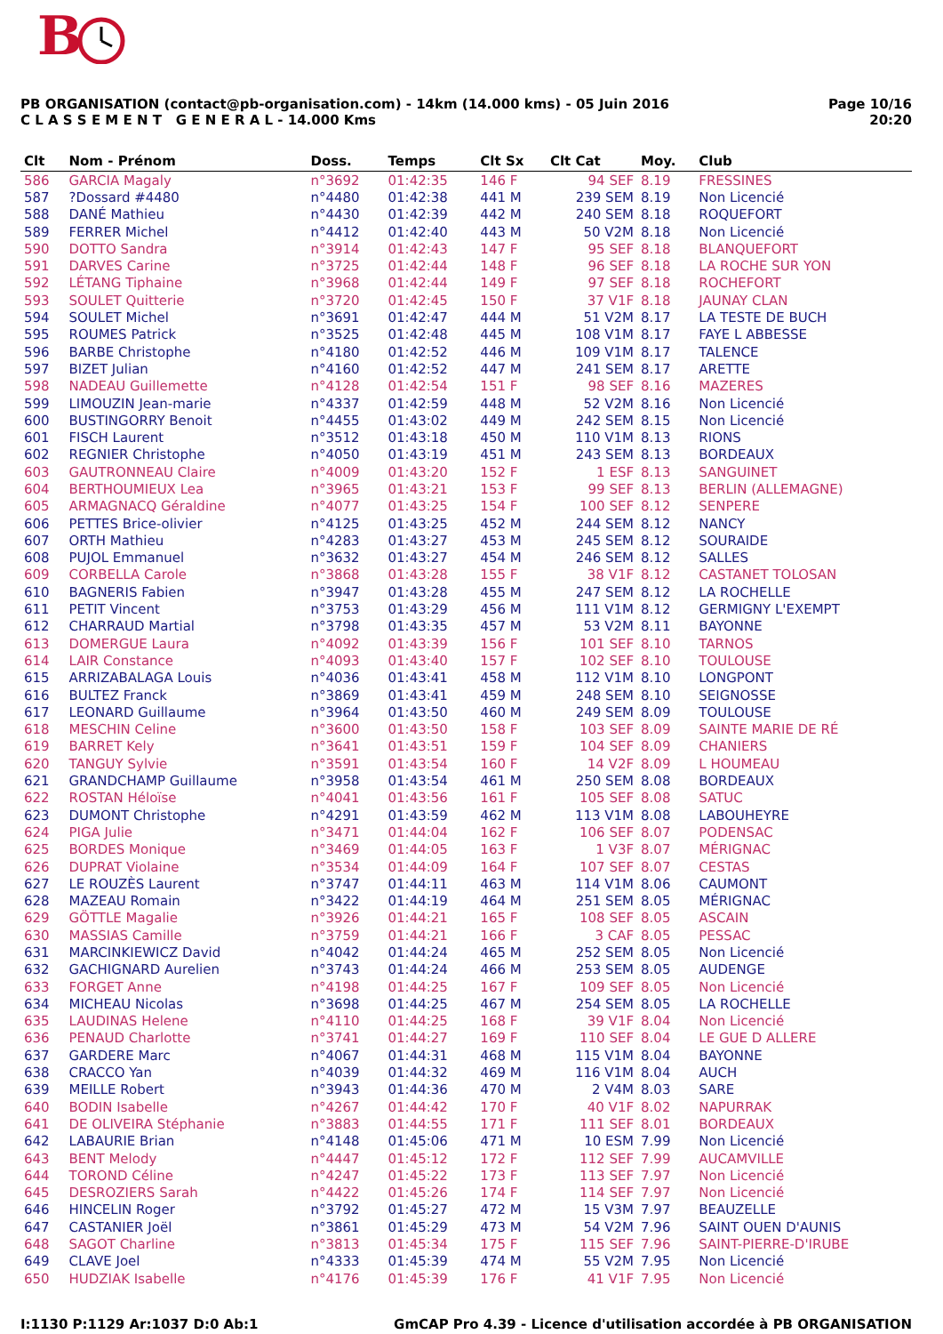B
PB ORGANISATION (contact@pb-organisation.com) - 14km (14.000 kms) - 05 Juin 2016
C L A S S E M E N T G E N E R A L - 14.000 Kms
Page 10/16
20:20
| Clt | Nom - Prénom | Doss. | Temps | Clt Sx | Clt Cat | Moy. | Club |
| --- | --- | --- | --- | --- | --- | --- | --- |
| 586 | GARCIA Magaly | n°3692 | 01:42:35 | 146 F | 94 SEF | 8.19 | FRESSINES |
| 587 | ?Dossard #4480 | n°4480 | 01:42:38 | 441 M | 239 SEM | 8.19 | Non Licencié |
| 588 | DANÉ Mathieu | n°4430 | 01:42:39 | 442 M | 240 SEM | 8.18 | ROQUEFORT |
| 589 | FERRER Michel | n°4412 | 01:42:40 | 443 M | 50 V2M | 8.18 | Non Licencié |
| 590 | DOTTO Sandra | n°3914 | 01:42:43 | 147 F | 95 SEF | 8.18 | BLANQUEFORT |
| 591 | DARVES Carine | n°3725 | 01:42:44 | 148 F | 96 SEF | 8.18 | LA ROCHE SUR YON |
| 592 | LÉTANG Tiphaine | n°3968 | 01:42:44 | 149 F | 97 SEF | 8.18 | ROCHEFORT |
| 593 | SOULET Quitterie | n°3720 | 01:42:45 | 150 F | 37 V1F | 8.18 | JAUNAY CLAN |
| 594 | SOULET Michel | n°3691 | 01:42:47 | 444 M | 51 V2M | 8.17 | LA TESTE DE BUCH |
| 595 | ROUMES Patrick | n°3525 | 01:42:48 | 445 M | 108 V1M | 8.17 | FAYE L ABBESSE |
| 596 | BARBE Christophe | n°4180 | 01:42:52 | 446 M | 109 V1M | 8.17 | TALENCE |
| 597 | BIZET Julian | n°4160 | 01:42:52 | 447 M | 241 SEM | 8.17 | ARETTE |
| 598 | NADEAU Guillemette | n°4128 | 01:42:54 | 151 F | 98 SEF | 8.16 | MAZERES |
| 599 | LIMOUZIN Jean-marie | n°4337 | 01:42:59 | 448 M | 52 V2M | 8.16 | Non Licencié |
| 600 | BUSTINGORRY Benoit | n°4455 | 01:43:02 | 449 M | 242 SEM | 8.15 | Non Licencié |
| 601 | FISCH Laurent | n°3512 | 01:43:18 | 450 M | 110 V1M | 8.13 | RIONS |
| 602 | REGNIER Christophe | n°4050 | 01:43:19 | 451 M | 243 SEM | 8.13 | BORDEAUX |
| 603 | GAUTRONNEAU Claire | n°4009 | 01:43:20 | 152 F | 1 ESF | 8.13 | SANGUINET |
| 604 | BERTHOUMIEUX Lea | n°3965 | 01:43:21 | 153 F | 99 SEF | 8.13 | BERLIN (ALLEMAGNE) |
| 605 | ARMAGNACQ Géraldine | n°4077 | 01:43:25 | 154 F | 100 SEF | 8.12 | SENPERE |
| 606 | PETTES Brice-olivier | n°4125 | 01:43:25 | 452 M | 244 SEM | 8.12 | NANCY |
| 607 | ORTH Mathieu | n°4283 | 01:43:27 | 453 M | 245 SEM | 8.12 | SOURAIDE |
| 608 | PUJOL Emmanuel | n°3632 | 01:43:27 | 454 M | 246 SEM | 8.12 | SALLES |
| 609 | CORBELLA Carole | n°3868 | 01:43:28 | 155 F | 38 V1F | 8.12 | CASTANET TOLOSAN |
| 610 | BAGNERIS Fabien | n°3947 | 01:43:28 | 455 M | 247 SEM | 8.12 | LA ROCHELLE |
| 611 | PETIT Vincent | n°3753 | 01:43:29 | 456 M | 111 V1M | 8.12 | GERMIGNY L'EXEMPT |
| 612 | CHARRAUD Martial | n°3798 | 01:43:35 | 457 M | 53 V2M | 8.11 | BAYONNE |
| 613 | DOMERGUE Laura | n°4092 | 01:43:39 | 156 F | 101 SEF | 8.10 | TARNOS |
| 614 | LAIR Constance | n°4093 | 01:43:40 | 157 F | 102 SEF | 8.10 | TOULOUSE |
| 615 | ARRIZABALAGA Louis | n°4036 | 01:43:41 | 458 M | 112 V1M | 8.10 | LONGPONT |
| 616 | BULTEZ Franck | n°3869 | 01:43:41 | 459 M | 248 SEM | 8.10 | SEIGNOSSE |
| 617 | LEONARD Guillaume | n°3964 | 01:43:50 | 460 M | 249 SEM | 8.09 | TOULOUSE |
| 618 | MESCHIN Celine | n°3600 | 01:43:50 | 158 F | 103 SEF | 8.09 | SAINTE MARIE DE RÉ |
| 619 | BARRET Kely | n°3641 | 01:43:51 | 159 F | 104 SEF | 8.09 | CHANIERS |
| 620 | TANGUY Sylvie | n°3591 | 01:43:54 | 160 F | 14 V2F | 8.09 | L HOUMEAU |
| 621 | GRANDCHAMP Guillaume | n°3958 | 01:43:54 | 461 M | 250 SEM | 8.08 | BORDEAUX |
| 622 | ROSTAN Héloïse | n°4041 | 01:43:56 | 161 F | 105 SEF | 8.08 | SATUC |
| 623 | DUMONT Christophe | n°4291 | 01:43:59 | 462 M | 113 V1M | 8.08 | LABOUHEYRE |
| 624 | PIGA Julie | n°3471 | 01:44:04 | 162 F | 106 SEF | 8.07 | PODENSAC |
| 625 | BORDES Monique | n°3469 | 01:44:05 | 163 F | 1 V3F | 8.07 | MÉRIGNAC |
| 626 | DUPRAT Violaine | n°3534 | 01:44:09 | 164 F | 107 SEF | 8.07 | CESTAS |
| 627 | LE ROUZÈS Laurent | n°3747 | 01:44:11 | 463 M | 114 V1M | 8.06 | CAUMONT |
| 628 | MAZEAU Romain | n°3422 | 01:44:19 | 464 M | 251 SEM | 8.05 | MÉRIGNAC |
| 629 | GÖTTLE Magalie | n°3926 | 01:44:21 | 165 F | 108 SEF | 8.05 | ASCAIN |
| 630 | MASSIAS Camille | n°3759 | 01:44:21 | 166 F | 3 CAF | 8.05 | PESSAC |
| 631 | MARCINKIEWICZ David | n°4042 | 01:44:24 | 465 M | 252 SEM | 8.05 | Non Licencié |
| 632 | GACHIGNARD Aurelien | n°3743 | 01:44:24 | 466 M | 253 SEM | 8.05 | AUDENGE |
| 633 | FORGET Anne | n°4198 | 01:44:25 | 167 F | 109 SEF | 8.05 | Non Licencié |
| 634 | MICHEAU Nicolas | n°3698 | 01:44:25 | 467 M | 254 SEM | 8.05 | LA ROCHELLE |
| 635 | LAUDINAS Helene | n°4110 | 01:44:25 | 168 F | 39 V1F | 8.04 | Non Licencié |
| 636 | PENAUD Charlotte | n°3741 | 01:44:27 | 169 F | 110 SEF | 8.04 | LE GUE D ALLERE |
| 637 | GARDERE Marc | n°4067 | 01:44:31 | 468 M | 115 V1M | 8.04 | BAYONNE |
| 638 | CRACCO Yan | n°4039 | 01:44:32 | 469 M | 116 V1M | 8.04 | AUCH |
| 639 | MEILLE Robert | n°3943 | 01:44:36 | 470 M | 2 V4M | 8.03 | SARE |
| 640 | BODIN Isabelle | n°4267 | 01:44:42 | 170 F | 40 V1F | 8.02 | NAPURRAK |
| 641 | DE OLIVEIRA Stéphanie | n°3883 | 01:44:55 | 171 F | 111 SEF | 8.01 | BORDEAUX |
| 642 | LABAURIE Brian | n°4148 | 01:45:06 | 471 M | 10 ESM | 7.99 | Non Licencié |
| 643 | BENT Melody | n°4447 | 01:45:12 | 172 F | 112 SEF | 7.99 | AUCAMVILLE |
| 644 | TOROND Céline | n°4247 | 01:45:22 | 173 F | 113 SEF | 7.97 | Non Licencié |
| 645 | DESROZIERS Sarah | n°4422 | 01:45:26 | 174 F | 114 SEF | 7.97 | Non Licencié |
| 646 | HINCELIN Roger | n°3792 | 01:45:27 | 472 M | 15 V3M | 7.97 | BEAUZELLE |
| 647 | CASTANIER Joël | n°3861 | 01:45:29 | 473 M | 54 V2M | 7.96 | SAINT OUEN D'AUNIS |
| 648 | SAGOT Charline | n°3813 | 01:45:34 | 175 F | 115 SEF | 7.96 | SAINT-PIERRE-D'IRUBE |
| 649 | CLAVE Joel | n°4333 | 01:45:39 | 474 M | 55 V2M | 7.95 | Non Licencié |
| 650 | HUDZIAK Isabelle | n°4176 | 01:45:39 | 176 F | 41 V1F | 7.95 | Non Licencié |
I:1130 P:1129 Ar:1037 D:0 Ab:1 GmCAP Pro 4.39 - Licence d'utilisation accordée à PB ORGANISATION